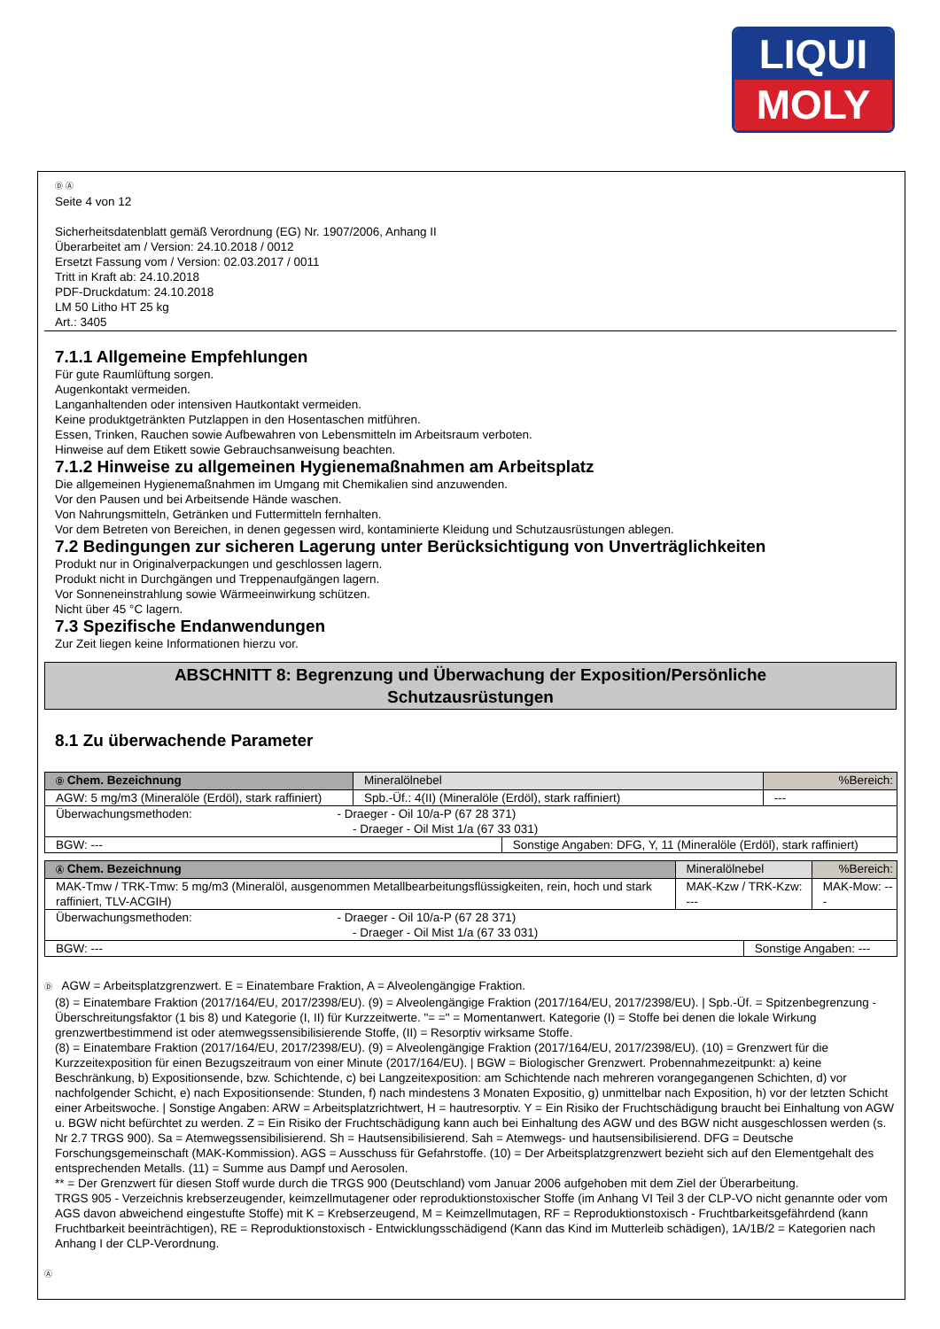LIQUI
MOLY
Ⓓ Ⓐ
Seite 4 von 12
Sicherheitsdatenblatt gemäß Verordnung (EG) Nr. 1907/2006, Anhang II
Überarbeitet am / Version: 24.10.2018 / 0012
Ersetzt Fassung vom / Version: 02.03.2017 / 0011
Tritt in Kraft ab: 24.10.2018
PDF-Druckdatum: 24.10.2018
LM 50 Litho HT 25 kg
Art.: 3405
7.1.1 Allgemeine Empfehlungen
Für gute Raumlüftung sorgen.
Augenkontakt vermeiden.
Langanhaltenden oder intensiven Hautkontakt vermeiden.
Keine produktgetränkten Putzlappen in den Hosentaschen mitführen.
Essen, Trinken, Rauchen sowie Aufbewahren von Lebensmitteln im Arbeitsraum verboten.
Hinweise auf dem Etikett sowie Gebrauchsanweisung beachten.
7.1.2 Hinweise zu allgemeinen Hygienemaßnahmen am Arbeitsplatz
Die allgemeinen Hygienemaßnahmen im Umgang mit Chemikalien sind anzuwenden.
Vor den Pausen und bei Arbeitsende Hände waschen.
Von Nahrungsmitteln, Getränken und Futtermitteln fernhalten.
Vor dem Betreten von Bereichen, in denen gegessen wird, kontaminierte Kleidung und Schutzausrüstungen ablegen.
7.2 Bedingungen zur sicheren Lagerung unter Berücksichtigung von Unverträglichkeiten
Produkt nur in Originalverpackungen und geschlossen lagern.
Produkt nicht in Durchgängen und Treppenaufgängen lagern.
Vor Sonneneinstrahlung sowie Wärmeeinwirkung schützen.
Nicht über 45 °C lagern.
7.3 Spezifische Endanwendungen
Zur Zeit liegen keine Informationen hierzu vor.
ABSCHNITT 8: Begrenzung und Überwachung der Exposition/Persönliche
Schutzausrüstungen
8.1 Zu überwachende Parameter
| Ⓓ Chem. Bezeichnung | Mineralölnebel | | | %Bereich: |
| AGW: 5 mg/m3 (Mineralöle (Erdöl), stark raffiniert) | | Spb.-Üf.: 4(II) (Mineralöle (Erdöl), stark raffiniert) | | --- |
| Überwachungsmethoden: - Draeger - Oil 10/a-P (67 28 371) - Draeger - Oil Mist 1/a (67 33 031) | | | | |
| BGW: --- | | | Sonstige Angaben: DFG, Y, 11 (Mineralöle (Erdöl), stark raffiniert) | |
| Ⓐ Chem. Bezeichnung | Mineralölnebel | | | %Bereich: |
| MAK-Tmw / TRK-Tmw: 5 mg/m3 (Mineralöl, ausgenommen Metallbearbeitungsflüssigkeiten, rein, hoch und stark raffiniert, TLV-ACGIH) | | MAK-Kzw / TRK-Kzw: --- | | MAK-Mow: --- |
| Überwachungsmethoden: - Draeger - Oil 10/a-P (67 28 371) - Draeger - Oil Mist 1/a (67 33 031) | | | | |
| BGW: --- | | | Sonstige Angaben: --- | |
Ⓓ AGW = Arbeitsplatzgrenzwert. E = Einatembare Fraktion, A = Alveolengängige Fraktion.
(8) = Einatembare Fraktion (2017/164/EU, 2017/2398/EU). (9) = Alveolengängige Fraktion (2017/164/EU, 2017/2398/EU). | Spb.-Üf. = Spitzenbegrenzung - Überschreitungsfaktor (1 bis 8) und Kategorie (I, II) für Kurzzeitwerte. "= =" = Momentanwert. Kategorie (I) = Stoffe bei denen die lokale Wirkung grenzwertbestimmend ist oder atemwegssensibilisierende Stoffe, (II) = Resorptiv wirksame Stoffe.
(8) = Einatembare Fraktion (2017/164/EU, 2017/2398/EU). (9) = Alveolengängige Fraktion (2017/164/EU, 2017/2398/EU). (10) = Grenzwert für die Kurzzeitexposition für einen Bezugszeitraum von einer Minute (2017/164/EU). | BGW = Biologischer Grenzwert. Probennahmezeitpunkt: a) keine Beschränkung, b) Expositionsende, bzw. Schichtende, c) bei Langzeitexposition: am Schichtende nach mehreren vorangegangenen Schichten, d) vor nachfolgender Schicht, e) nach Expositionsende: Stunden, f) nach mindestens 3 Monaten Expositio, g) unmittelbar nach Exposition, h) vor der letzten Schicht einer Arbeitswoche. | Sonstige Angaben: ARW = Arbeitsplatzrichtwert, H = hautresorptiv. Y = Ein Risiko der Fruchtschädigung braucht bei Einhaltung von AGW u. BGW nicht befürchtet zu werden. Z = Ein Risiko der Fruchtschädigung kann auch bei Einhaltung des AGW und des BGW nicht ausgeschlossen werden (s. Nr 2.7 TRGS 900). Sa = Atemwegssensibilisierend. Sh = Hautsensibilisierend. Sah = Atemwegs- und hautsensibilisierend. DFG = Deutsche Forschungsgemeinschaft (MAK-Kommission). AGS = Ausschuss für Gefahrstoffe. (10) = Der Arbeitsplatzgrenzwert bezieht sich auf den Elementgehalt des entsprechenden Metalls. (11) = Summe aus Dampf und Aerosolen.
** = Der Grenzwert für diesen Stoff wurde durch die TRGS 900 (Deutschland) vom Januar 2006 aufgehoben mit dem Ziel der Überarbeitung.
TRGS 905 - Verzeichnis krebserzeugender, keimzellmutagener oder reproduktionstoxischer Stoffe (im Anhang VI Teil 3 der CLP-VO nicht genannte oder vom AGS davon abweichend eingestufte Stoffe) mit K = Krebserzeugend, M = Keimzellmutagen, RF = Reproduktionstoxisch - Fruchtbarkeitsgefährdend (kann Fruchtbarkeit beeinträchtigen), RE = Reproduktionstoxisch - Entwicklungsschädigend (Kann das Kind im Mutterleib schädigen), 1A/1B/2 = Kategorien nach Anhang I der CLP-Verordnung.
Ⓐ